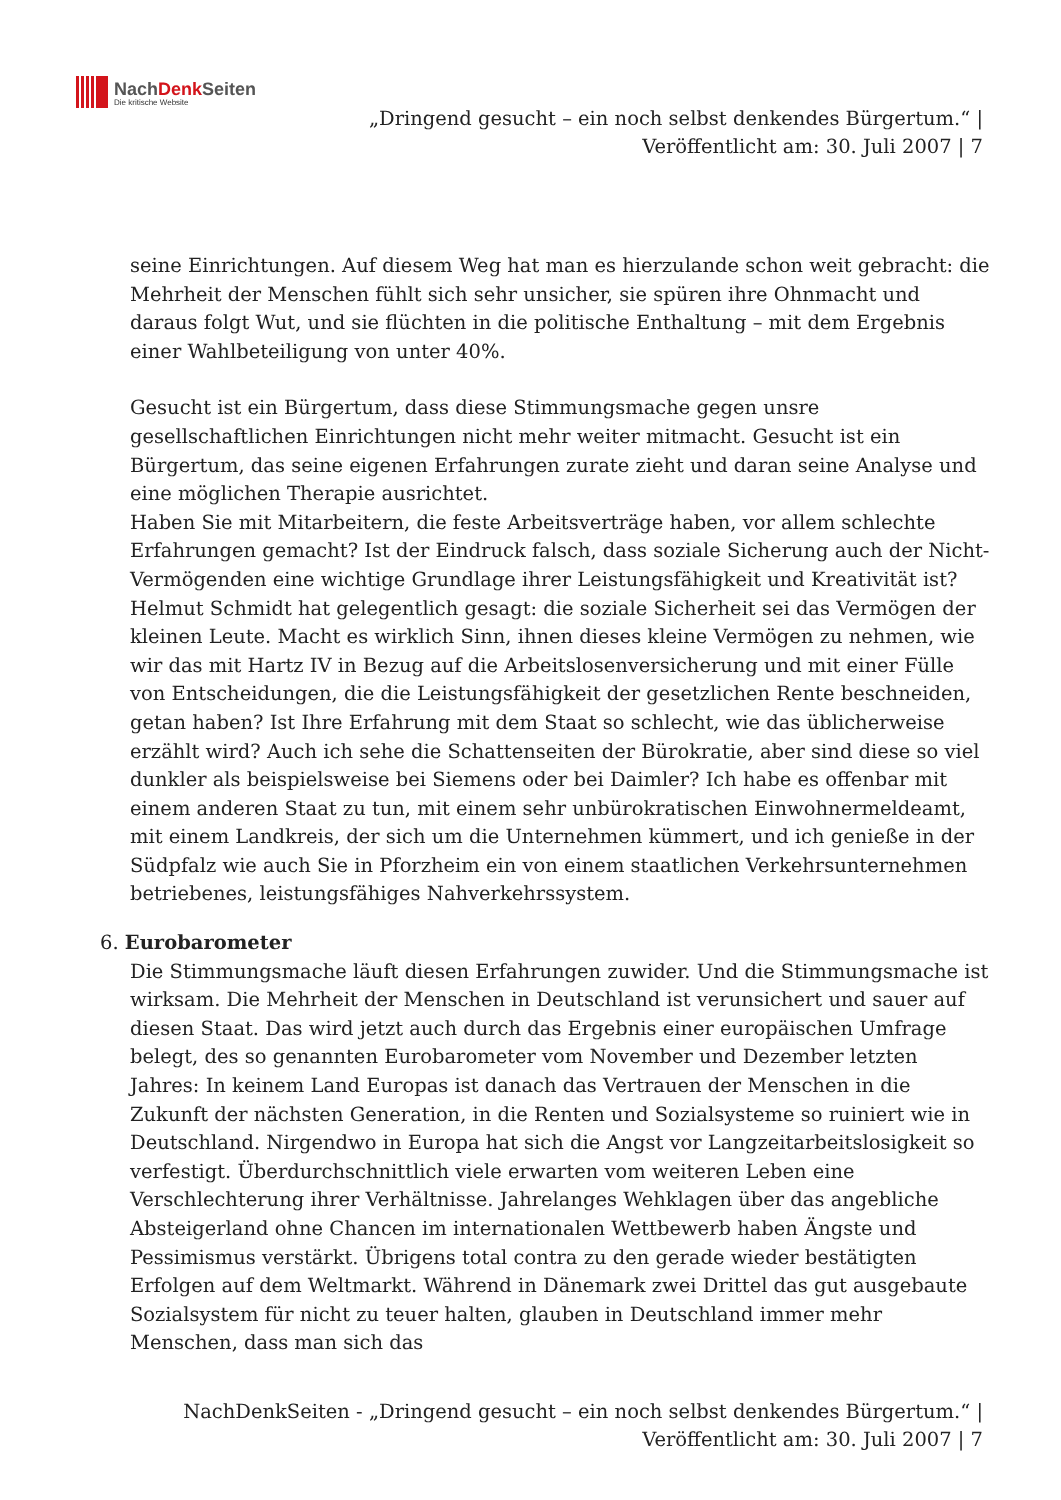NachDenk Seiten
Die kritische Website
„Dringend gesucht – ein noch selbst denkendes Bürgertum.“ |
Veröffentlicht am: 30. Juli 2007 | 7
seine Einrichtungen. Auf diesem Weg hat man es hierzulande schon weit gebracht: die Mehrheit der Menschen fühlt sich sehr unsicher, sie spüren ihre Ohnmacht und daraus folgt Wut, und sie flüchten in die politische Enthaltung – mit dem Ergebnis einer Wahlbeteiligung von unter 40%.
Gesucht ist ein Bürgertum, dass diese Stimmungsmache gegen unsre gesellschaftlichen Einrichtungen nicht mehr weiter mitmacht. Gesucht ist ein Bürgertum, das seine eigenen Erfahrungen zurate zieht und daran seine Analyse und eine möglichen Therapie ausrichtet.
Haben Sie mit Mitarbeitern, die feste Arbeitsverträge haben, vor allem schlechte Erfahrungen gemacht? Ist der Eindruck falsch, dass soziale Sicherung auch der Nicht-Vermögenden eine wichtige Grundlage ihrer Leistungsfähigkeit und Kreativität ist? Helmut Schmidt hat gelegentlich gesagt: die soziale Sicherheit sei das Vermögen der kleinen Leute. Macht es wirklich Sinn, ihnen dieses kleine Vermögen zu nehmen, wie wir das mit Hartz IV in Bezug auf die Arbeitslosenversicherung und mit einer Fülle von Entscheidungen, die die Leistungsfähigkeit der gesetzlichen Rente beschneiden, getan haben? Ist Ihre Erfahrung mit dem Staat so schlecht, wie das üblicherweise erzählt wird? Auch ich sehe die Schattenseiten der Bürokratie, aber sind diese so viel dunkler als beispielsweise bei Siemens oder bei Daimler? Ich habe es offenbar mit einem anderen Staat zu tun, mit einem sehr unbürokratischen Einwohnermeldeamt, mit einem Landkreis, der sich um die Unternehmen kümmert, und ich genieße in der Südpfalz wie auch Sie in Pforzheim ein von einem staatlichen Verkehrsunternehmen betriebenes, leistungsfähiges Nahverkehrssystem.
6. Eurobarometer
Die Stimmungsmache läuft diesen Erfahrungen zuwider. Und die Stimmungsmache ist wirksam. Die Mehrheit der Menschen in Deutschland ist verunsichert und sauer auf diesen Staat. Das wird jetzt auch durch das Ergebnis einer europäischen Umfrage belegt, des so genannten Eurobarometer vom November und Dezember letzten Jahres: In keinem Land Europas ist danach das Vertrauen der Menschen in die Zukunft der nächsten Generation, in die Renten und Sozialsysteme so ruiniert wie in Deutschland. Nirgendwo in Europa hat sich die Angst vor Langzeitarbeitslosigkeit so verfestigt. Überdurchschnittlich viele erwarten vom weiteren Leben eine Verschlechterung ihrer Verhältnisse. Jahrelanges Wehklagen über das angebliche Absteigerland ohne Chancen im internationalen Wettbewerb haben Ängste und Pessimismus verstärkt. Übrigens total contra zu den gerade wieder bestätigten Erfolgen auf dem Weltmarkt. Während in Dänemark zwei Drittel das gut ausgebaute Sozialsystem für nicht zu teuer halten, glauben in Deutschland immer mehr Menschen, dass man sich das
NachDenkSeiten - „Dringend gesucht – ein noch selbst denkendes Bürgertum.“ |
Veröffentlicht am: 30. Juli 2007 | 7